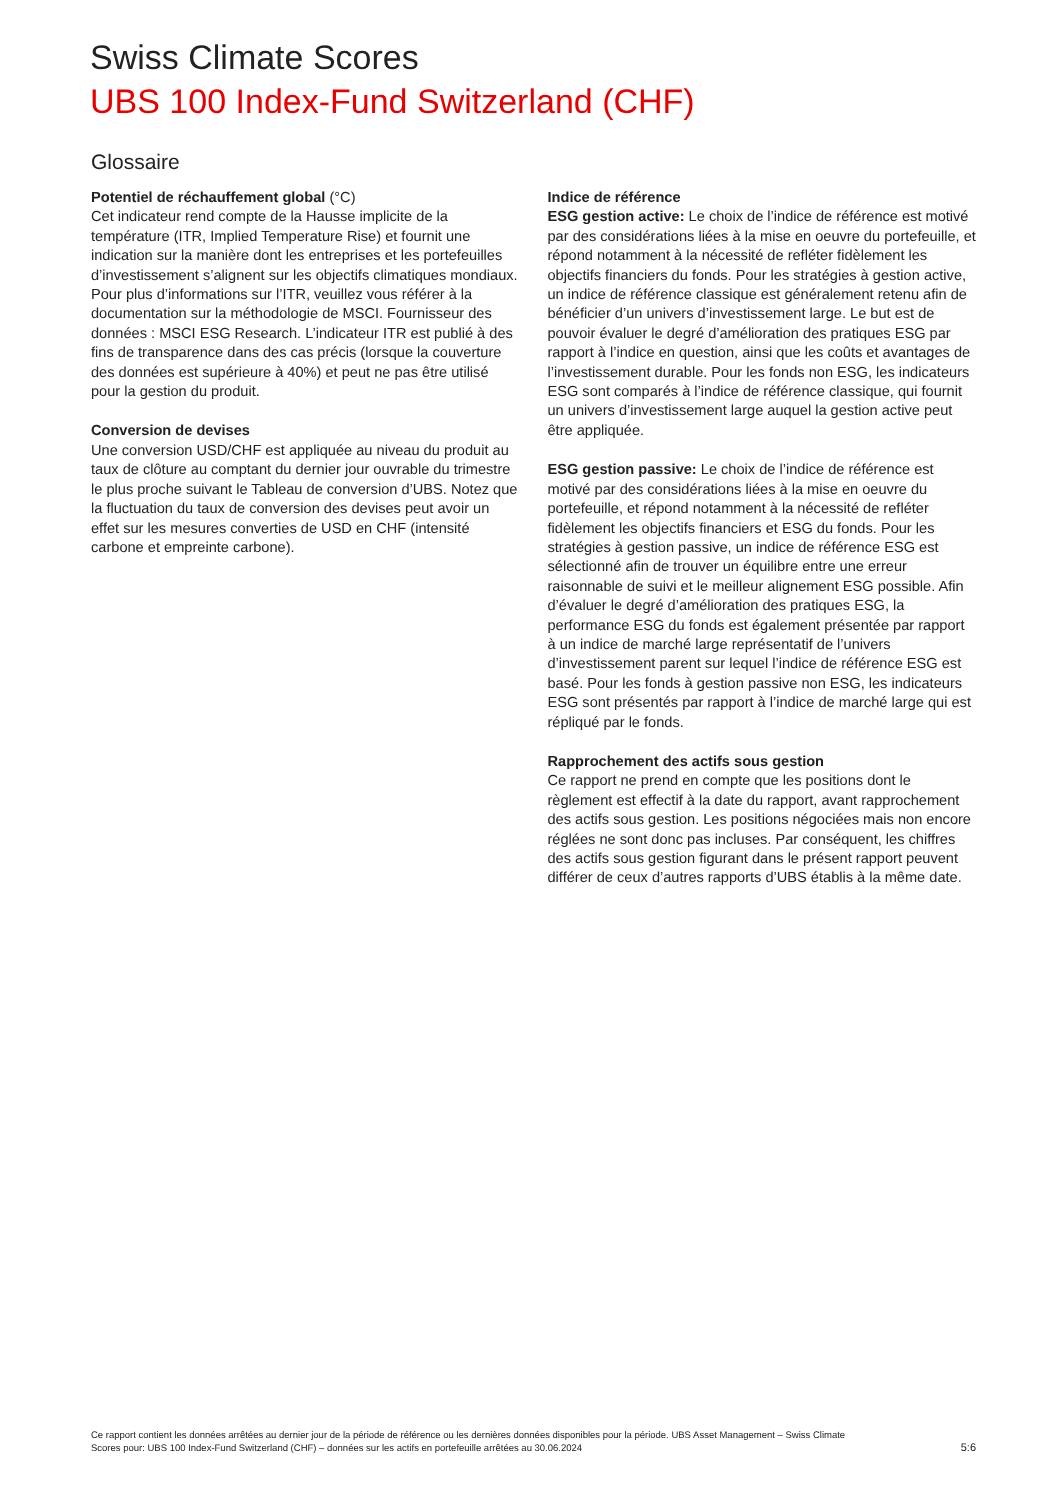Swiss Climate Scores
UBS 100 Index-Fund Switzerland (CHF)
Glossaire
Potentiel de réchauffement global (°C)
Cet indicateur rend compte de la Hausse implicite de la température (ITR, Implied Temperature Rise) et fournit une indication sur la manière dont les entreprises et les portefeuilles d’investissement s’alignent sur les objectifs climatiques mondiaux. Pour plus d’informations sur l’ITR, veuillez vous référer à la documentation sur la méthodologie de MSCI. Fournisseur des données : MSCI ESG Research. L’indicateur ITR est publié à des fins de transparence dans des cas précis (lorsque la couverture des données est supérieure à 40%) et peut ne pas être utilisé pour la gestion du produit.
Conversion de devises
Une conversion USD/CHF est appliquée au niveau du produit au taux de clôture au comptant du dernier jour ouvrable du trimestre le plus proche suivant le Tableau de conversion d’UBS. Notez que la fluctuation du taux de conversion des devises peut avoir un effet sur les mesures converties de USD en CHF (intensité carbone et empreinte carbone).
Indice de référence
ESG gestion active: Le choix de l’indice de référence est motivé par des considérations liées à la mise en oeuvre du portefeuille, et répond notamment à la nécessité de refléter fidèlement les objectifs financiers du fonds. Pour les stratégies à gestion active, un indice de référence classique est généralement retenu afin de bénéficier d’un univers d’investissement large. Le but est de pouvoir évaluer le degré d’amélioration des pratiques ESG par rapport à l’indice en question, ainsi que les coûts et avantages de l’investissement durable. Pour les fonds non ESG, les indicateurs ESG sont comparés à l’indice de référence classique, qui fournit un univers d’investissement large auquel la gestion active peut être appliquée.
ESG gestion passive: Le choix de l’indice de référence est motivé par des considérations liées à la mise en oeuvre du portefeuille, et répond notamment à la nécessité de refléter fidèlement les objectifs financiers et ESG du fonds. Pour les stratégies à gestion passive, un indice de référence ESG est sélectionné afin de trouver un équilibre entre une erreur raisonnable de suivi et le meilleur alignement ESG possible. Afin d’évaluer le degré d’amélioration des pratiques ESG, la performance ESG du fonds est également présentée par rapport à un indice de marché large représentatif de l’univers d’investissement parent sur lequel l’indice de référence ESG est basé. Pour les fonds à gestion passive non ESG, les indicateurs ESG sont présentés par rapport à l’indice de marché large qui est répliqué par le fonds.
Rapprochement des actifs sous gestion
Ce rapport ne prend en compte que les positions dont le règlement est effectif à la date du rapport, avant rapprochement des actifs sous gestion. Les positions négociées mais non encore réglées ne sont donc pas incluses. Par conséquent, les chiffres des actifs sous gestion figurant dans le présent rapport peuvent différer de ceux d’autres rapports d’UBS établis à la même date.
Ce rapport contient les données arrêtées au dernier jour de la période de référence ou les dernières données disponibles pour la période. UBS Asset Management – Swiss Climate Scores pour: UBS 100 Index-Fund Switzerland (CHF) – données sur les actifs en portefeuille arrêtées au 30.06.2024
5:6